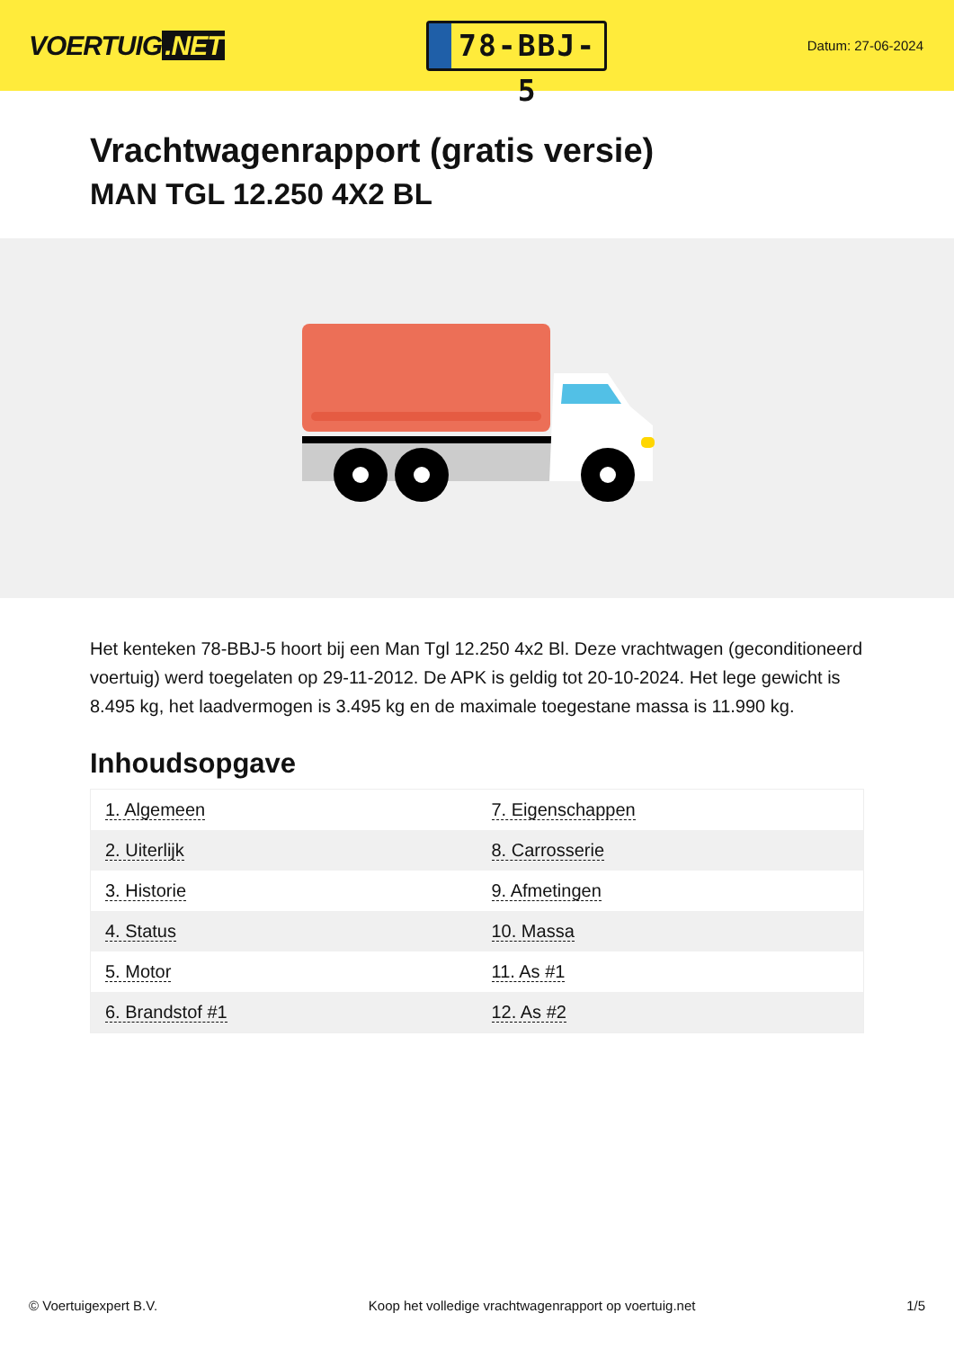VOERTUIG.NET
78-BBJ-5
Datum: 27-06-2024
Vrachtwagenrapport (gratis versie)
MAN TGL 12.250 4X2 BL
Het kenteken 78-BBJ-5 hoort bij een Man Tgl 12.250 4x2 Bl. Deze vrachtwagen (geconditioneerd voertuig) werd toegelaten op 29-11-2012. De APK is geldig tot 20-10-2024. Het lege gewicht is 8.495 kg, het laadvermogen is 3.495 kg en de maximale toegestane massa is 11.990 kg.
Inhoudsopgave
| 1. Algemeen | 7. Eigenschappen |
| 2. Uiterlijk | 8. Carrosserie |
| 3. Historie | 9. Afmetingen |
| 4. Status | 10. Massa |
| 5. Motor | 11. As #1 |
| 6. Brandstof #1 | 12. As #2 |
© Voertuigexpert B.V. Koop het volledige vrachtwagenrapport op voertuig.net
1/5